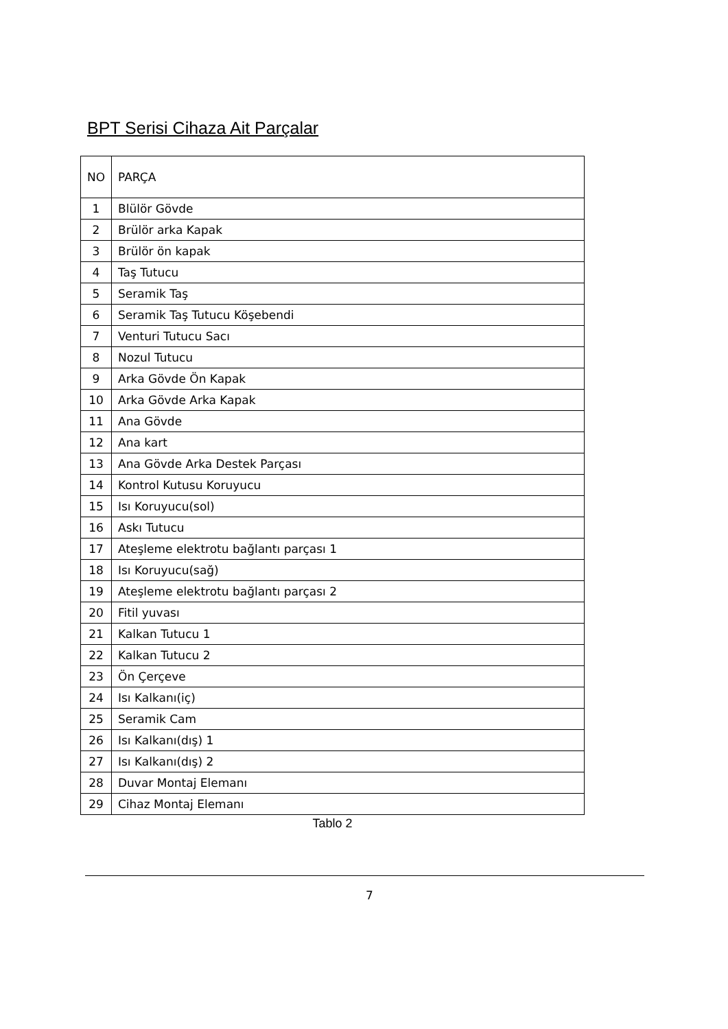BPT Serisi Cihaza Ait Parçalar
| NO | PARÇA |
| --- | --- |
| 1 | Blülör Gövde |
| 2 | Brülör arka Kapak |
| 3 | Brülör ön kapak |
| 4 | Taş Tutucu |
| 5 | Seramik Taş |
| 6 | Seramik Taş Tutucu Köşebendi |
| 7 | Venturi Tutucu Sacı |
| 8 | Nozul Tutucu |
| 9 | Arka Gövde Ön Kapak |
| 10 | Arka Gövde Arka Kapak |
| 11 | Ana Gövde |
| 12 | Ana kart |
| 13 | Ana Gövde Arka Destek Parçası |
| 14 | Kontrol Kutusu Koruyucu |
| 15 | Isı Koruyucu(sol) |
| 16 | Askı Tutucu |
| 17 | Ateşleme elektrotu bağlantı parçası 1 |
| 18 | Isı Koruyucu(sağ) |
| 19 | Ateşleme elektrotu bağlantı parçası 2 |
| 20 | Fitil yuvası |
| 21 | Kalkan Tutucu 1 |
| 22 | Kalkan Tutucu 2 |
| 23 | Ön Çerçeve |
| 24 | Isı Kalkanı(iç) |
| 25 | Seramik Cam |
| 26 | Isı Kalkanı(dış) 1 |
| 27 | Isı Kalkanı(dış) 2 |
| 28 | Duvar Montaj Elemanı |
| 29 | Cihaz Montaj Elemanı |
Tablo 2
7